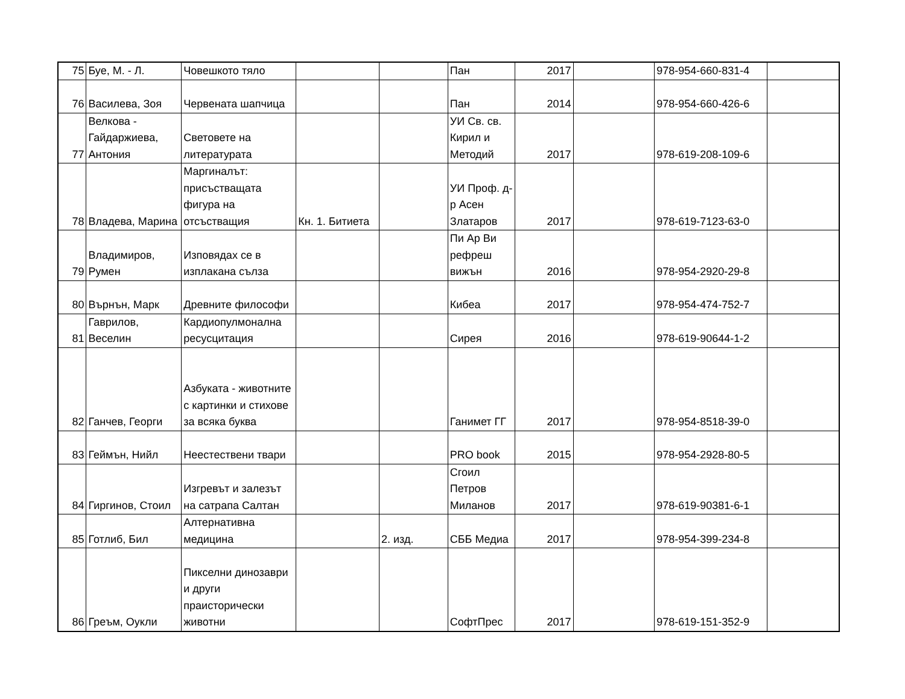| 75 | Буе, М. - Л. | Човешкото тяло | | | Пан | 2017 | | 978-954-660-831-4 | |
| 76 | Василева, Зоя | Червената шапчица | | | Пан | 2014 | | 978-954-660-426-6 | |
| 77 | Велкова - Гайдаржиева, Антония | Световете на литературата | | | УИ Св. св. Кирил и Методий | 2017 | | 978-619-208-109-6 | |
| 78 | Владева, Марина | Маргиналът: присъстващата фигура на отсъстващия | Кн. 1. Битиета | | УИ Проф. д-р Асен Златаров | 2017 | | 978-619-7123-63-0 | |
| 79 | Владимиров, Румен | Изповядах се в изплакана сълза | | | Пи Ар Ви рефреш вижън | 2016 | | 978-954-2920-29-8 | |
| 80 | Върнън, Марк | Древните философи | | | Кибеа | 2017 | | 978-954-474-752-7 | |
| 81 | Гаврилов, Веселин | Кардиопулмонална ресусцитация | | | Сирея | 2016 | | 978-619-90644-1-2 | |
| 82 | Ганчев, Георги | Азбуката - животните с картинки и стихове за всяка буква | | | Ганимет ГГ | 2017 | | 978-954-8518-39-0 | |
| 83 | Геймън, Нийл | Неестествени твари | | | PRO book | 2015 | | 978-954-2928-80-5 | |
| 84 | Гиргинов, Стоил | Изгревът и залезът на сатрапа Салтан | | | Сгоил Петров Миланов | 2017 | | 978-619-90381-6-1 | |
| 85 | Готлиб, Бил | Алтернативна медицина | | 2. изд. | СББ Медиа | 2017 | | 978-954-399-234-8 | |
| 86 | Греъм, Оукли | Пикселни динозаври и други праисторически животни | | | СофтПрес | 2017 | | 978-619-151-352-9 | |